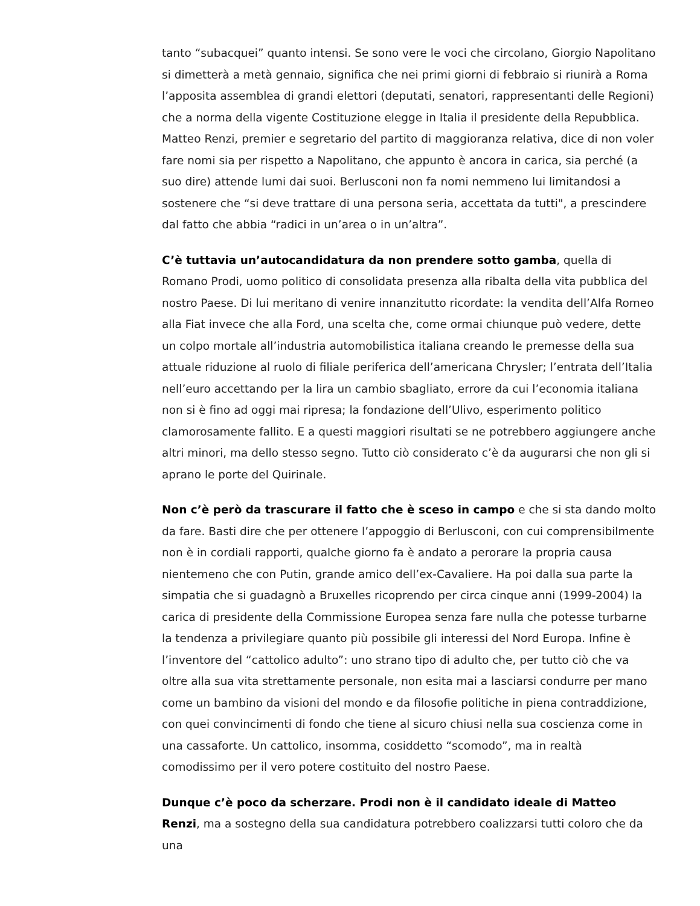tanto “subacquei” quanto intensi. Se sono vere le voci che circolano, Giorgio Napolitano si dimetterà a metà gennaio, significa che nei primi giorni di febbraio si riunirà a Roma l’apposita assemblea di grandi elettori (deputati, senatori, rappresentanti delle Regioni) che a norma della vigente Costituzione elegge in Italia il presidente della Repubblica. Matteo Renzi, premier e segretario del partito di maggioranza relativa, dice di non voler fare nomi sia per rispetto a Napolitano, che appunto è ancora in carica, sia perché (a suo dire) attende lumi dai suoi. Berlusconi non fa nomi nemmeno lui limitandosi a sostenere che “si deve trattare di una persona seria, accettata da tutti", a prescindere dal fatto che abbia “radici in un’area o in un’altra”.
C’è tuttavia un’autocandidatura da non prendere sotto gamba, quella di Romano Prodi, uomo politico di consolidata presenza alla ribalta della vita pubblica del nostro Paese. Di lui meritano di venire innanzitutto ricordate: la vendita dell’Alfa Romeo alla Fiat invece che alla Ford, una scelta che, come ormai chiunque può vedere, dette un colpo mortale all’industria automobilistica italiana creando le premesse della sua attuale riduzione al ruolo di filiale periferica dell’americana Chrysler; l’entrata dell’Italia nell’euro accettando per la lira un cambio sbagliato, errore da cui l’economia italiana non si è fino ad oggi mai ripresa; la fondazione dell’Ulivo, esperimento politico clamorosamente fallito. E a questi maggiori risultati se ne potrebbero aggiungere anche altri minori, ma dello stesso segno. Tutto ciò considerato c’è da augurarsi che non gli si aprano le porte del Quirinale.
Non c’è però da trascurare il fatto che è sceso in campo e che si sta dando molto da fare. Basti dire che per ottenere l’appoggio di Berlusconi, con cui comprensibilmente non è in cordiali rapporti, qualche giorno fa è andato a perorare la propria causa nientemeno che con Putin, grande amico dell’ex-Cavaliere. Ha poi dalla sua parte la simpatia che si guadagnò a Bruxelles ricoprendo per circa cinque anni (1999-2004) la carica di presidente della Commissione Europea senza fare nulla che potesse turbarne la tendenza a privilegiare quanto più possibile gli interessi del Nord Europa. Infine è l’inventore del “cattolico adulto”: uno strano tipo di adulto che, per tutto ciò che va oltre alla sua vita strettamente personale, non esita mai a lasciarsi condurre per mano come un bambino da visioni del mondo e da filosofie politiche in piena contraddizione, con quei convincimenti di fondo che tiene al sicuro chiusi nella sua coscienza come in una cassaforte. Un cattolico, insomma, cosiddetto “scomodo”, ma in realtà comodissimo per il vero potere costituito del nostro Paese.
Dunque c’è poco da scherzare. Prodi non è il candidato ideale di Matteo Renzi, ma a sostegno della sua candidatura potrebbero coalizzarsi tutti coloro che da una